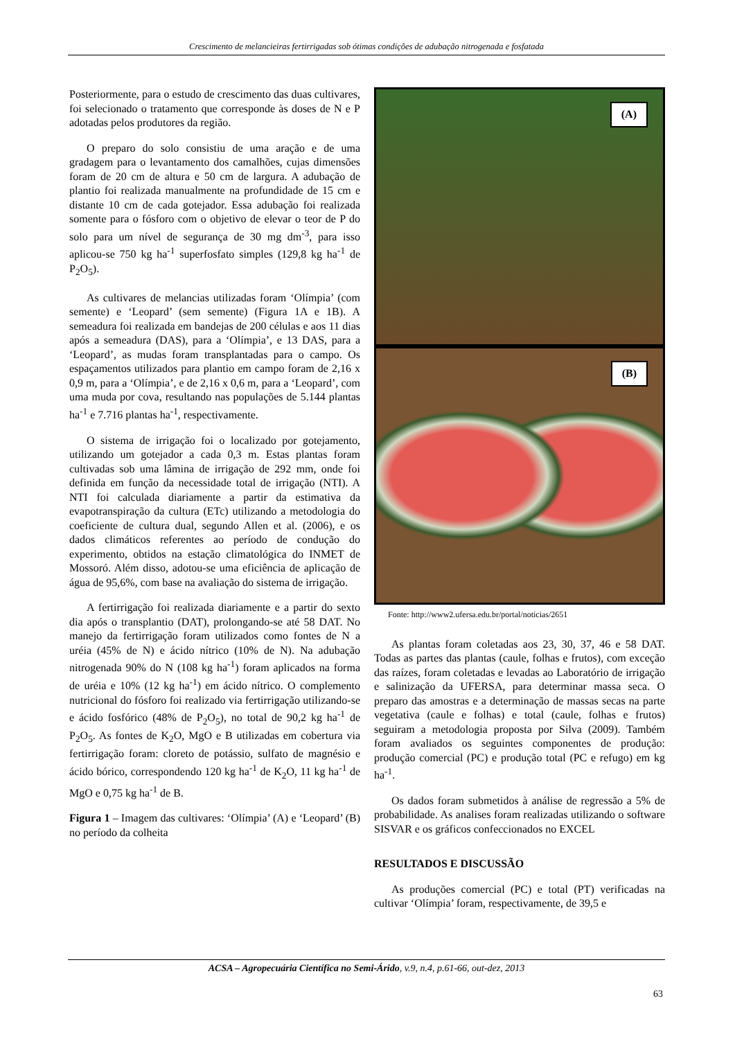Crescimento de melancieiras fertirrigadas sob ótimas condições de adubação nitrogenada e fosfatada
Posteriormente, para o estudo de crescimento das duas cultivares, foi selecionado o tratamento que corresponde às doses de N e P adotadas pelos produtores da região.
O preparo do solo consistiu de uma aração e de uma gradagem para o levantamento dos camalhões, cujas dimensões foram de 20 cm de altura e 50 cm de largura. A adubação de plantio foi realizada manualmente na profundidade de 15 cm e distante 10 cm de cada gotejador. Essa adubação foi realizada somente para o fósforo com o objetivo de elevar o teor de P do solo para um nível de segurança de 30 mg dm<sup>-3</sup>, para isso aplicou-se 750 kg ha<sup>-1</sup> superfosfato simples (129,8 kg ha<sup>-1</sup> de P<sub>2</sub>O<sub>5</sub>).
As cultivares de melancias utilizadas foram ‘Olímpia’ (com semente) e ‘Leopard’ (sem semente) (Figura 1A e 1B). A semeadura foi realizada em bandejas de 200 células e aos 11 dias após a semeadura (DAS), para a ‘Olímpia’, e 13 DAS, para a ‘Leopard’, as mudas foram transplantadas para o campo. Os espaçamentos utilizados para plantio em campo foram de 2,16 x 0,9 m, para a ‘Olímpia’, e de 2,16 x 0,6 m, para a ‘Leopard’, com uma muda por cova, resultando nas populações de 5.144 plantas ha<sup>-1</sup> e 7.716 plantas ha<sup>-1</sup>, respectivamente.
O sistema de irrigação foi o localizado por gotejamento, utilizando um gotejador a cada 0,3 m. Estas plantas foram cultivadas sob uma lâmina de irrigação de 292 mm, onde foi definida em função da necessidade total de irrigação (NTI). A NTI foi calculada diariamente a partir da estimativa da evapotranspiração da cultura (ETc) utilizando a metodologia do coeficiente de cultura dual, segundo Allen et al. (2006), e os dados climáticos referentes ao período de condução do experimento, obtidos na estação climatológica do INMET de Mossoró. Além disso, adotou-se uma eficiência de aplicação de água de 95,6%, com base na avaliação do sistema de irrigação.
A fertirrigação foi realizada diariamente e a partir do sexto dia após o transplantio (DAT), prolongando-se até 58 DAT. No manejo da fertirrigação foram utilizados como fontes de N a uréia (45% de N) e ácido nítrico (10% de N). Na adubação nitrogenada 90% do N (108 kg ha<sup>-1</sup>) foram aplicados na forma de uréia e 10% (12 kg ha<sup>-1</sup>) em ácido nítrico. O complemento nutricional do fósforo foi realizado via fertirrigação utilizando-se e ácido fosfórico (48% de P<sub>2</sub>O<sub>5</sub>), no total de 90,2 kg ha<sup>-1</sup> de P<sub>2</sub>O<sub>5</sub>. As fontes de K<sub>2</sub>O, MgO e B utilizadas em cobertura via fertirrigação foram: cloreto de potássio, sulfato de magnésio e ácido bórico, correspondendo 120 kg ha<sup>-1</sup> de K<sub>2</sub>O, 11 kg ha<sup>-1</sup> de MgO e 0,75 kg ha<sup>-1</sup> de B.
Figura 1 – Imagem das cultivares: ‘Olímpia’ (A) e ‘Leopard’ (B) no período da colheita
(A)
(B)
Fonte: http://www2.ufersa.edu.br/portal/noticias/2651
As plantas foram coletadas aos 23, 30, 37, 46 e 58 DAT. Todas as partes das plantas (caule, folhas e frutos), com exceção das raízes, foram coletadas e levadas ao Laboratório de irrigação e salinização da UFERSA, para determinar massa seca. O preparo das amostras e a determinação de massas secas na parte vegetativa (caule e folhas) e total (caule, folhas e frutos) seguiram a metodologia proposta por Silva (2009). Também foram avaliados os seguintes componentes de produção: produção comercial (PC) e produção total (PC e refugo) em kg ha<sup>-1</sup>.
Os dados foram submetidos à análise de regressão a 5% de probabilidade. As analises foram realizadas utilizando o software SISVAR e os gráficos confeccionados no EXCEL
RESULTADOS E DISCUSSÃO
As produções comercial (PC) e total (PT) verificadas na cultivar ‘Olímpia’ foram, respectivamente, de 39,5 e
ACSA – Agropecuária Científica no Semi-Árido, v.9, n.4, p.61-66, out-dez, 2013
63